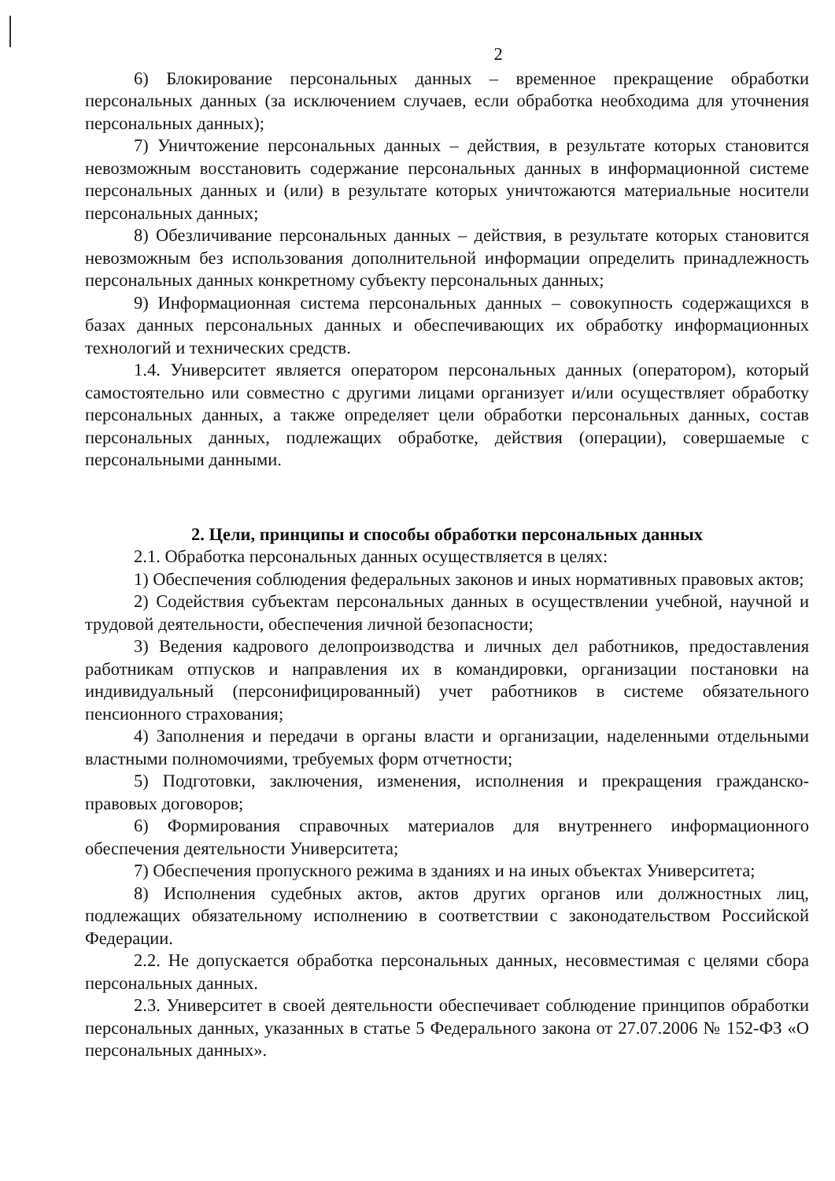2
6) Блокирование персональных данных – временное прекращение обработки персональных данных (за исключением случаев, если обработка необходима для уточнения персональных данных);
7) Уничтожение персональных данных – действия, в результате которых становится невозможным восстановить содержание персональных данных в информационной системе персональных данных и (или) в результате которых уничтожаются материальные носители персональных данных;
8) Обезличивание персональных данных – действия, в результате которых становится невозможным без использования дополнительной информации определить принадлежность персональных данных конкретному субъекту персональных данных;
9) Информационная система персональных данных – совокупность содержащихся в базах данных персональных данных и обеспечивающих их обработку информационных технологий и технических средств.
1.4. Университет является оператором персональных данных (оператором), который самостоятельно или совместно с другими лицами организует и/или осуществляет обработку персональных данных, а также определяет цели обработки персональных данных, состав персональных данных, подлежащих обработке, действия (операции), совершаемые с персональными данными.
2. Цели, принципы и способы обработки персональных данных
2.1. Обработка персональных данных осуществляется в целях:
1) Обеспечения соблюдения федеральных законов и иных нормативных правовых актов;
2) Содействия субъектам персональных данных в осуществлении учебной, научной и трудовой деятельности, обеспечения личной безопасности;
3) Ведения кадрового делопроизводства и личных дел работников, предоставления работникам отпусков и направления их в командировки, организации постановки на индивидуальный (персонифицированный) учет работников в системе обязательного пенсионного страхования;
4) Заполнения и передачи в органы власти и организации, наделенными отдельными властными полномочиями, требуемых форм отчетности;
5) Подготовки, заключения, изменения, исполнения и прекращения гражданско-правовых договоров;
6) Формирования справочных материалов для внутреннего информационного обеспечения деятельности Университета;
7) Обеспечения пропускного режима в зданиях и на иных объектах Университета;
8) Исполнения судебных актов, актов других органов или должностных лиц, подлежащих обязательному исполнению в соответствии с законодательством Российской Федерации.
2.2. Не допускается обработка персональных данных, несовместимая с целями сбора персональных данных.
2.3. Университет в своей деятельности обеспечивает соблюдение принципов обработки персональных данных, указанных в статье 5 Федерального закона от 27.07.2006 № 152-ФЗ «О персональных данных».